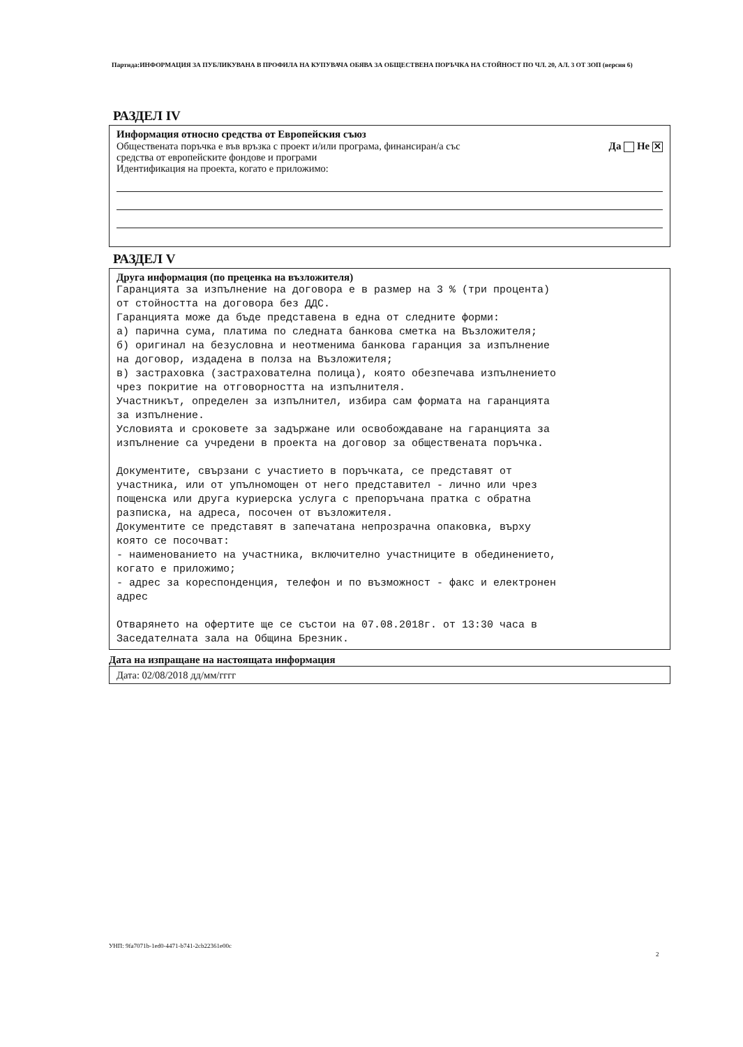Партида:ИНФОРМАЦИЯ ЗА ПУБЛИКУВАНА В ПРОФИЛА НА КУПУВАЧА ОБЯВА ЗА ОБЩЕСТВЕНА ПОРЪЧКА НА СТОЙНОСТ ПО ЧЛ. 20, АЛ. 3 ОТ ЗОП (версия 6)
РАЗДЕЛ IV
Информация относно средства от Европейския съюз
Обществената поръчка е във връзка с проект и/или програма, финансиран/а със
средства от европейските фондове и програми
Да Не ✕
Идентификация на проекта, когато е приложимо:
РАЗДЕЛ V
Друга информация (по преценка на възложителя)
Гаранцията за изпълнение на договора е в размер на 3 % (три процента) от стойността на договора без ДДС. Гаранцията може да бъде представена в една от следните форми: а) парична сума, платима по следната банкова сметка на Възложителя; б) оригинал на безусловна и неотменима банкова гаранция за изпълнение на договор, издадена в полза на Възложителя; в) застраховка (застрахователна полица), която обезпечава изпълнението чрез покритие на отговорността на изпълнителя. Участникът, определен за изпълнител, избира сам формата на гаранцията за изпълнение. Условията и сроковете за задържане или освобождаване на гаранцията за изпълнение са учредени в проекта на договор за обществената поръчка. Документите, свързани с участието в поръчката, се представят от участника, или от упълномощен от него представител - лично или чрез пощенска или друга куриерска услуга с препоръчана пратка с обратна разписка, на адреса, посочен от възложителя. Документите се представят в запечатана непрозрачна опаковка, върху която се посочват: - наименованието на участника, включително участниците в обединението, когато е приложимо; - адрес за кореспонденция, телефон и по възможност - факс и електронен адрес Отварянето на офертите ще се състои на 07.08.2018г. от 13:30 часа в Заседателната зала на Община Брезник.
Дата на изпращане на настоящата информация
Дата: 02/08/2018 дд/мм/гггг
УНП: 9fa7071b-1ed0-4471-b741-2cb22361e00c
2